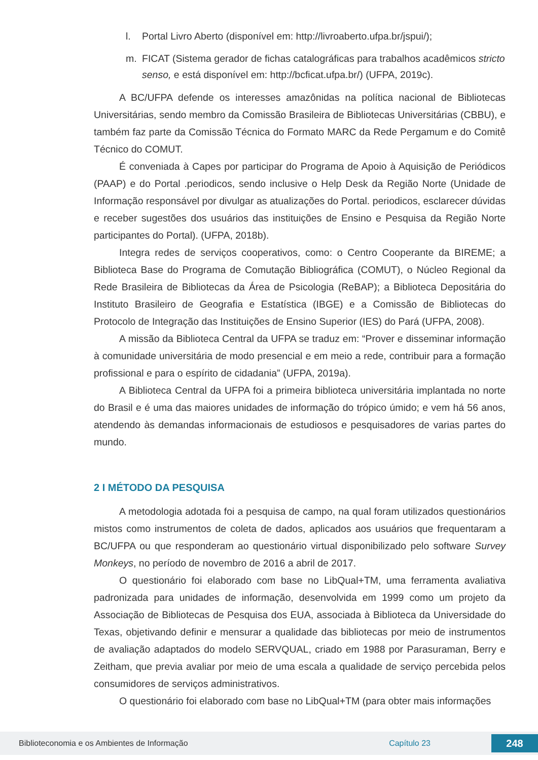l. Portal Livro Aberto (disponível em: http://livroaberto.ufpa.br/jspui/);
m. FICAT (Sistema gerador de fichas catalográficas para trabalhos acadêmicos stricto senso, e está disponível em: http://bcficat.ufpa.br/) (UFPA, 2019c).
A BC/UFPA defende os interesses amazônidas na política nacional de Bibliotecas Universitárias, sendo membro da Comissão Brasileira de Bibliotecas Universitárias (CBBU), e também faz parte da Comissão Técnica do Formato MARC da Rede Pergamum e do Comitê Técnico do COMUT.
É conveniada à Capes por participar do Programa de Apoio à Aquisição de Periódicos (PAAP) e do Portal .periodicos, sendo inclusive o Help Desk da Região Norte (Unidade de Informação responsável por divulgar as atualizações do Portal. periodicos, esclarecer dúvidas e receber sugestões dos usuários das instituições de Ensino e Pesquisa da Região Norte participantes do Portal). (UFPA, 2018b).
Integra redes de serviços cooperativos, como: o Centro Cooperante da BIREME; a Biblioteca Base do Programa de Comutação Bibliográfica (COMUT), o Núcleo Regional da Rede Brasileira de Bibliotecas da Área de Psicologia (ReBAP); a Biblioteca Depositária do Instituto Brasileiro de Geografia e Estatística (IBGE) e a Comissão de Bibliotecas do Protocolo de Integração das Instituições de Ensino Superior (IES) do Pará (UFPA, 2008).
A missão da Biblioteca Central da UFPA se traduz em: “Prover e disseminar informação à comunidade universitária de modo presencial e em meio a rede, contribuir para a formação profissional e para o espírito de cidadania” (UFPA, 2019a).
A Biblioteca Central da UFPA foi a primeira biblioteca universitária implantada no norte do Brasil e é uma das maiores unidades de informação do trópico úmido; e vem há 56 anos, atendendo às demandas informacionais de estudiosos e pesquisadores de varias partes do mundo.
2 I MÉTODO DA PESQUISA
A metodologia adotada foi a pesquisa de campo, na qual foram utilizados questionários mistos como instrumentos de coleta de dados, aplicados aos usuários que frequentaram a BC/UFPA ou que responderam ao questionário virtual disponibilizado pelo software Survey Monkeys, no período de novembro de 2016 a abril de 2017.
O questionário foi elaborado com base no LibQual+TM, uma ferramenta avaliativa padronizada para unidades de informação, desenvolvida em 1999 como um projeto da Associação de Bibliotecas de Pesquisa dos EUA, associada à Biblioteca da Universidade do Texas, objetivando definir e mensurar a qualidade das bibliotecas por meio de instrumentos de avaliação adaptados do modelo SERVQUAL, criado em 1988 por Parasuraman, Berry e Zeitham, que previa avaliar por meio de uma escala a qualidade de serviço percebida pelos consumidores de serviços administrativos.
O questionário foi elaborado com base no LibQual+TM (para obter mais informações
Biblioteconomia e os Ambientes de Informação Capítulo 23 248